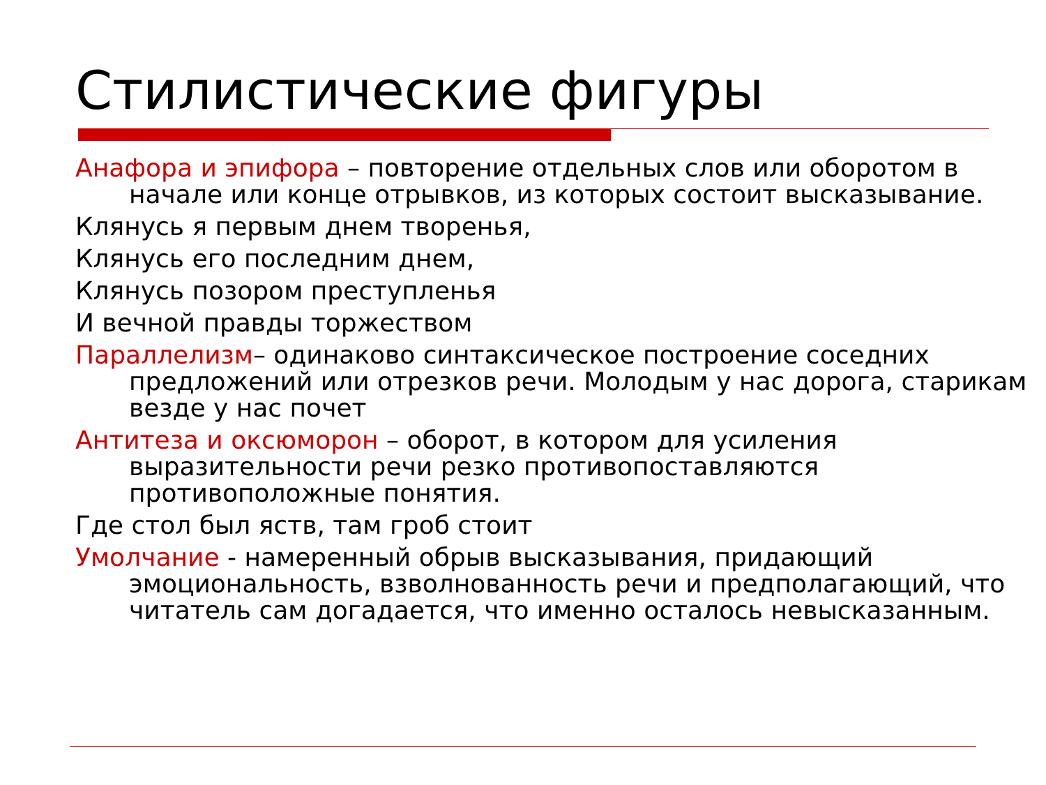Стилистические фигуры
Анафора и эпифора – повторение отдельных слов или оборотом в начале или конце отрывков, из которых состоит высказывание.
Клянусь я первым днем творенья,
Клянусь его последним днем,
Клянусь позором преступленья
И вечной правды торжеством
Параллелизм– одинаково синтаксическое построение соседних предложений или отрезков речи. Молодым у нас дорога, старикам везде у нас почет
Антитеза и оксюморон – оборот, в котором для усиления выразительности речи резко противопоставляются противоположные понятия.
Где стол был яств, там гроб стоит
Умолчание - намеренный обрыв высказывания, придающий эмоциональность, взволнованность речи и предполагающий, что читатель сам догадается, что именно осталось невысказанным.